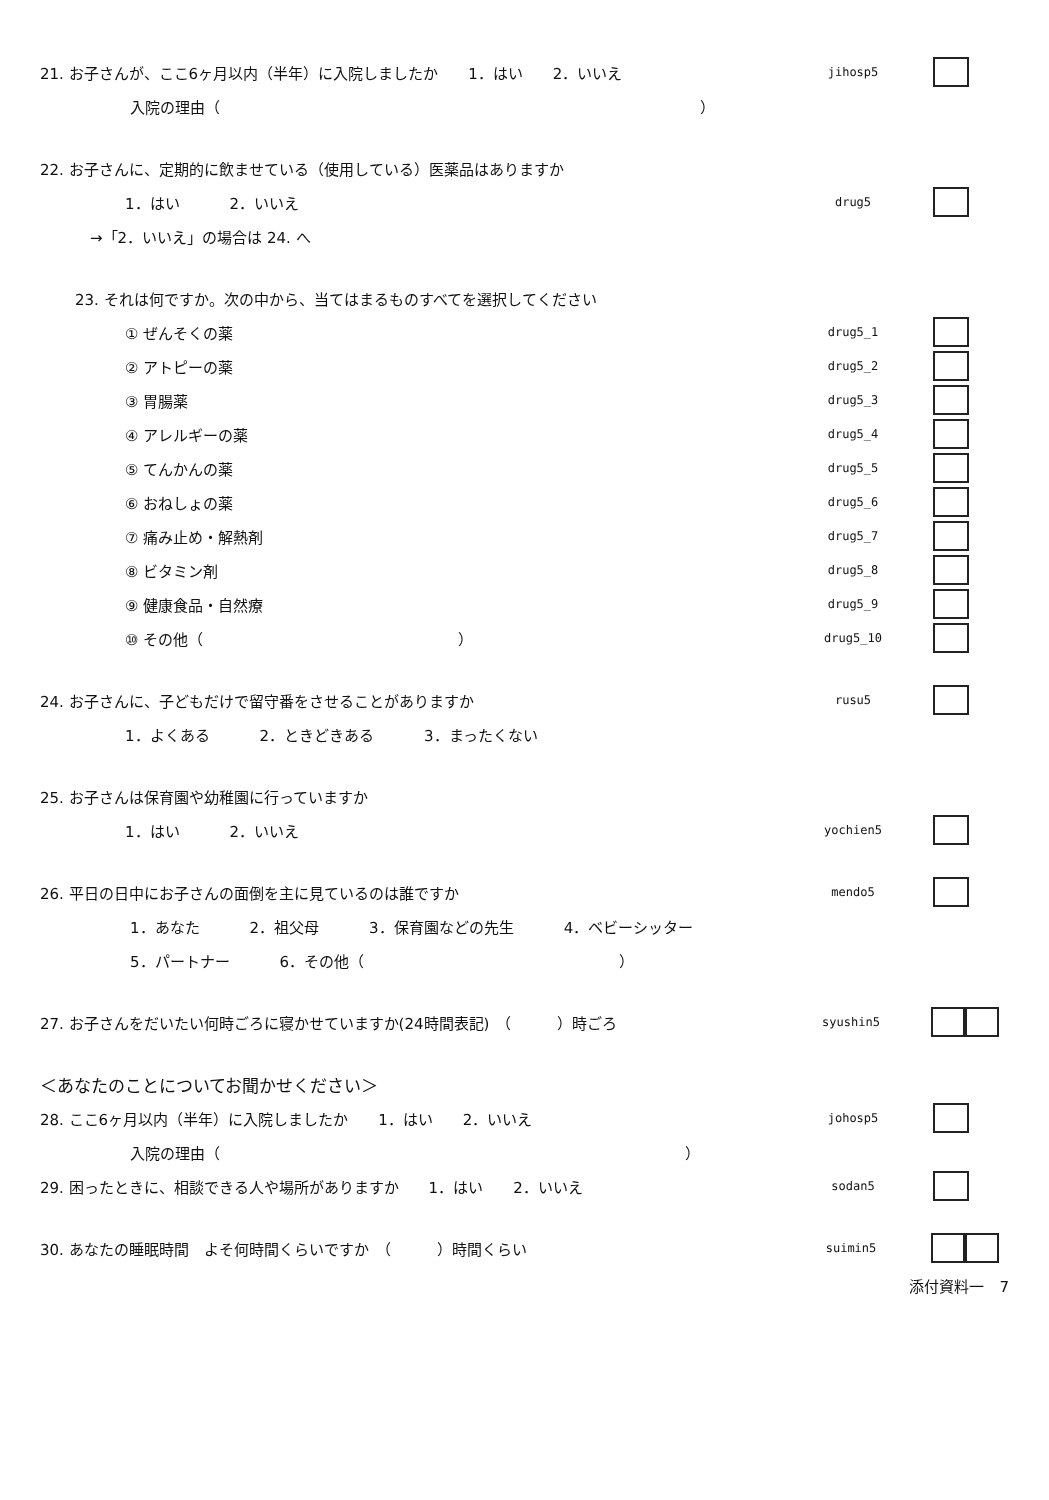21. お子さんが、ここ6ヶ月以内（半年）に入院しましたか　　1．はい　　2．いいえ
jihosp5
入院の理由（　　　　　　　　　　　　　　　　　　　　　　　　　　　　　　　　）
22. お子さんに、定期的に飲ませている（使用している）医薬品はありますか
1．はい 2．いいえ
drug5
→「2．いいえ」の場合は 24. へ
23. それは何ですか。次の中から、当てはまるものすべてを選択してください
① ぜんそくの薬
drug5_1
② アトピーの薬
drug5_2
③ 胃腸薬
drug5_3
④ アレルギーの薬
drug5_4
⑤ てんかんの薬
drug5_5
⑥ おねしょの薬
drug5_6
⑦ 痛み止め・解熱剤
drug5_7
⑧ ビタミン剤
drug5_8
⑨ 健康食品・自然療
drug5_9
⑩ その他（　　　　　　　　　　　　　　　　　）
drug5_10
24. お子さんに、子どもだけで留守番をさせることがありますか
rusu5
1．よくある 2．ときどきある 3．まったくない
25. お子さんは保育園や幼稚園に行っていますか
1．はい 2．いいえ
yochien5
26. 平日の日中にお子さんの面倒を主に見ているのは誰ですか
mendo5
1．あなた 2．祖父母 3．保育園などの先生 4．ベビーシッター
5．パートナー 6．その他（　　　　　　　　　　　　　　　　　）
27. お子さんをだいたい何時ごろに寝かせていますか(24時間表記)　（　　　）時ごろ
syushin5
＜あなたのことについてお聞かせください＞
28. ここ6ヶ月以内（半年）に入院しましたか　　1．はい　　2．いいえ
johosp5
入院の理由（　　　　　　　　　　　　　　　　　　　　　　　　　　　　　　　）
29. 困ったときに、相談できる人や場所がありますか　　1．はい　　2．いいえ
sodan5
30. あなたの睡眠時間　よそ何時間くらいですか　（　　　）時間くらい
suimin5
添付資料一　7